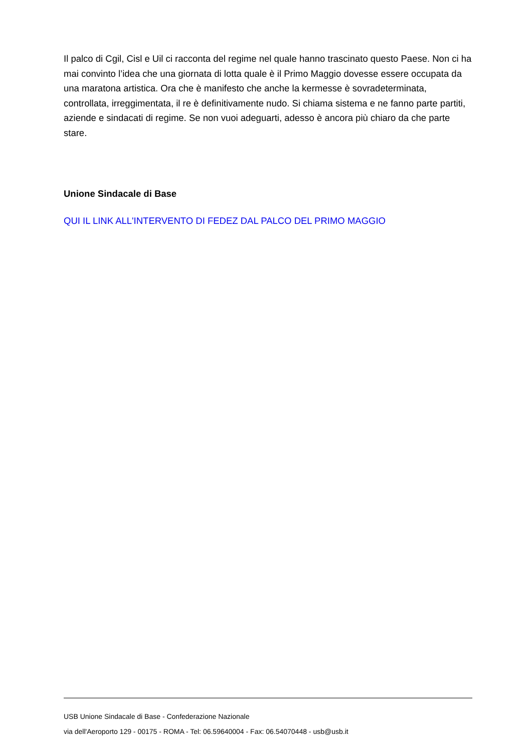Il palco di Cgil, Cisl e Uil ci racconta del regime nel quale hanno trascinato questo Paese. Non ci ha mai convinto l’idea che una giornata di lotta quale è il Primo Maggio dovesse essere occupata da una maratona artistica. Ora che è manifesto che anche la kermesse è sovradeterminata, controllata, irreggimentata, il re è definitivamente nudo. Si chiama sistema e ne fanno parte partiti, aziende e sindacati di regime. Se non vuoi adeguarti, adesso è ancora più chiaro da che parte stare.
Unione Sindacale di Base
QUI IL LINK ALL'INTERVENTO DI FEDEZ DAL PALCO DEL PRIMO MAGGIO
USB Unione Sindacale di Base - Confederazione Nazionale
via dell'Aeroporto 129 - 00175 - ROMA - Tel: 06.59640004 - Fax: 06.54070448 - usb@usb.it